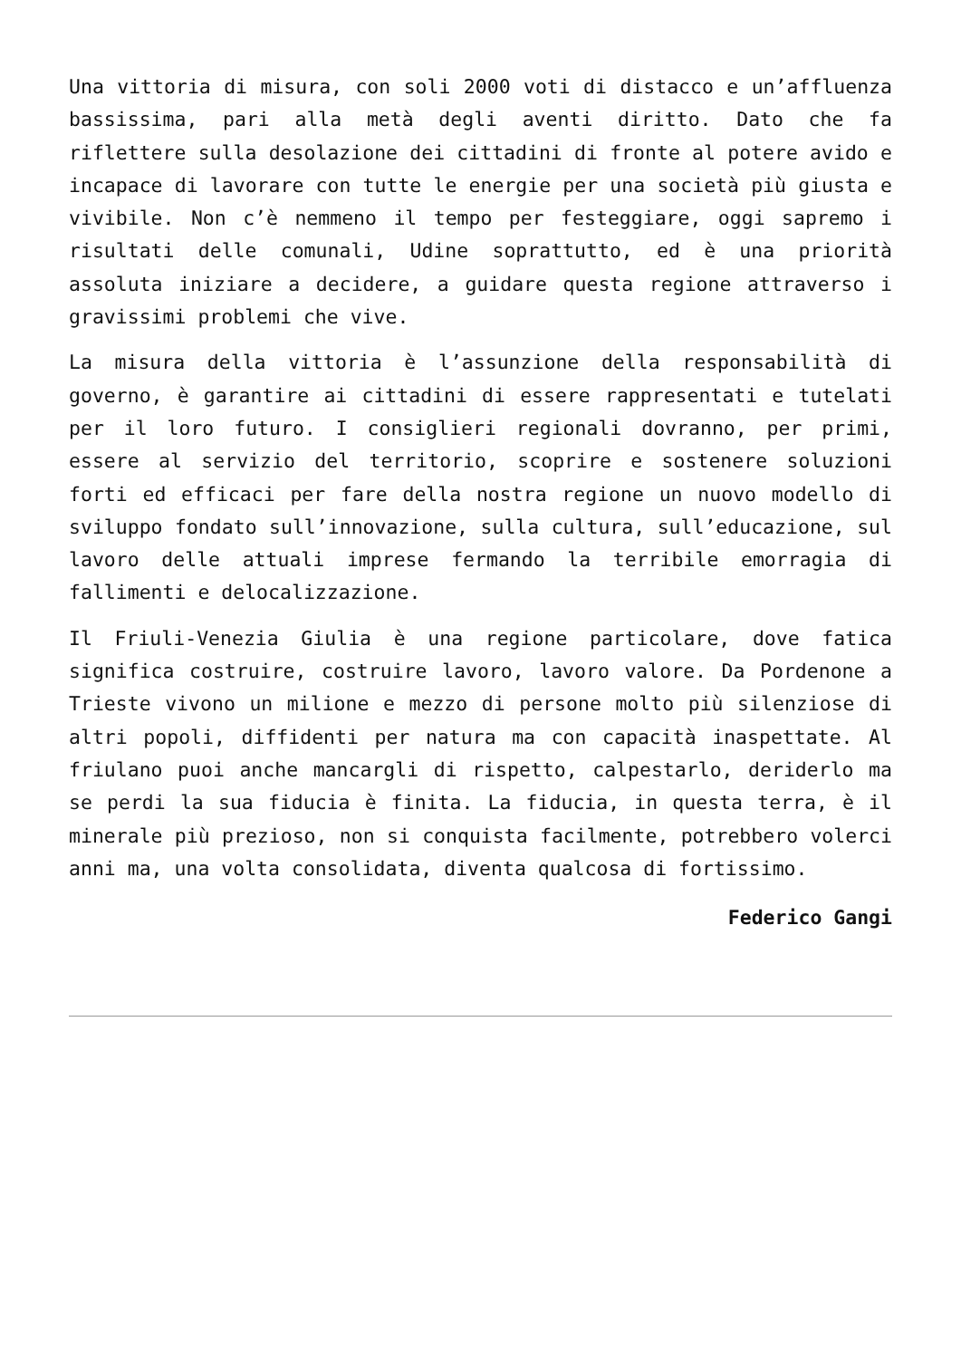Una vittoria di misura, con soli 2000 voti di distacco e un’affluenza bassissima, pari alla metà degli aventi diritto. Dato che fa riflettere sulla desolazione dei cittadini di fronte al potere avido e incapace di lavorare con tutte le energie per una società più giusta e vivibile. Non c’è nemmeno il tempo per festeggiare, oggi sapremo i risultati delle comunali, Udine soprattutto, ed è una priorità assoluta iniziare a decidere, a guidare questa regione attraverso i gravissimi problemi che vive.
La misura della vittoria è l’assunzione della responsabilità di governo, è garantire ai cittadini di essere rappresentati e tutelati per il loro futuro. I consiglieri regionali dovranno, per primi, essere al servizio del territorio, scoprire e sostenere soluzioni forti ed efficaci per fare della nostra regione un nuovo modello di sviluppo fondato sull’innovazione, sulla cultura, sull’educazione, sul lavoro delle attuali imprese fermando la terribile emorragia di fallimenti e delocalizzazione.
Il Friuli-Venezia Giulia è una regione particolare, dove fatica significa costruire, costruire lavoro, lavoro valore. Da Pordenone a Trieste vivono un milione e mezzo di persone molto più silenziose di altri popoli, diffidenti per natura ma con capacità inaspettate. Al friulano puoi anche mancargli di rispetto, calpestarlo, deriderlo ma se perdi la sua fiducia è finita. La fiducia, in questa terra, è il minerale più prezioso, non si conquista facilmente, potrebbero volerci anni ma, una volta consolidata, diventa qualcosa di fortissimo.
Federico Gangi